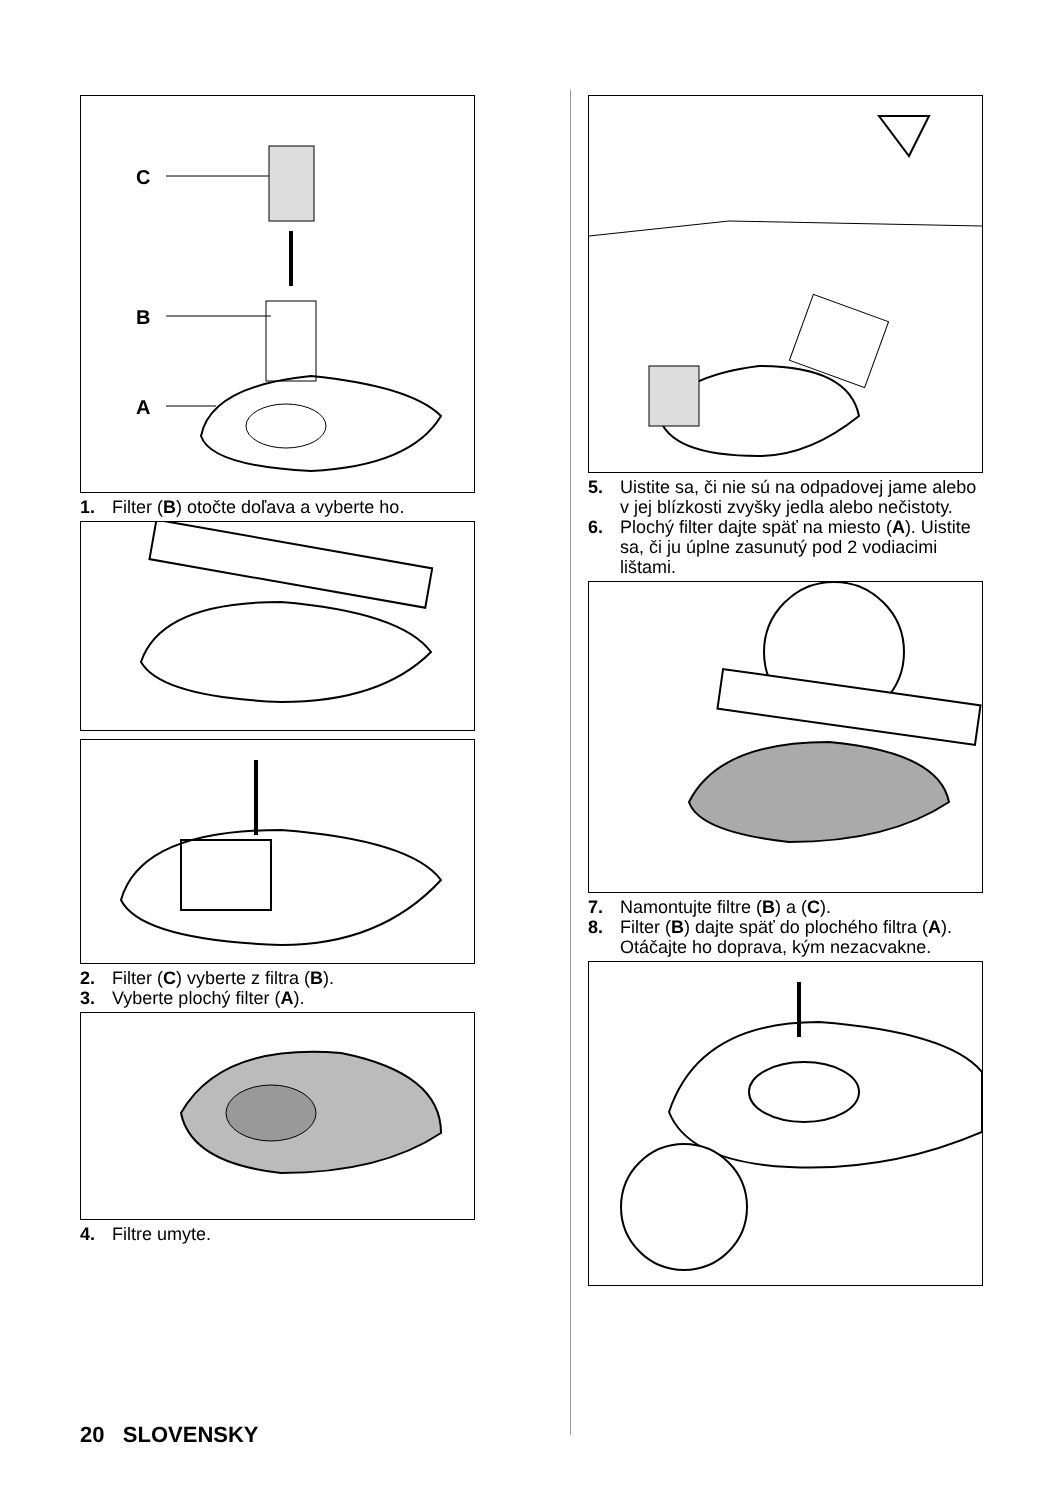C
B
A
1. Filter (B) otočte doľava a vyberte ho.
2. Filter (C) vyberte z filtra (B).
3. Vyberte plochý filter (A).
4. Filtre umyte.
5. Uistite sa, či nie sú na odpadovej jame alebo v jej blízkosti zvyšky jedla alebo nečistoty.
6. Plochý filter dajte späť na miesto (A). Uistite sa, či ju úplne zasunutý pod 2 vodiacimi lištami.
7. Namontujte filtre (B) a (C).
8. Filter (B) dajte späť do plochého filtra (A). Otáčajte ho doprava, kým nezacvakne.
20 SLOVENSKY